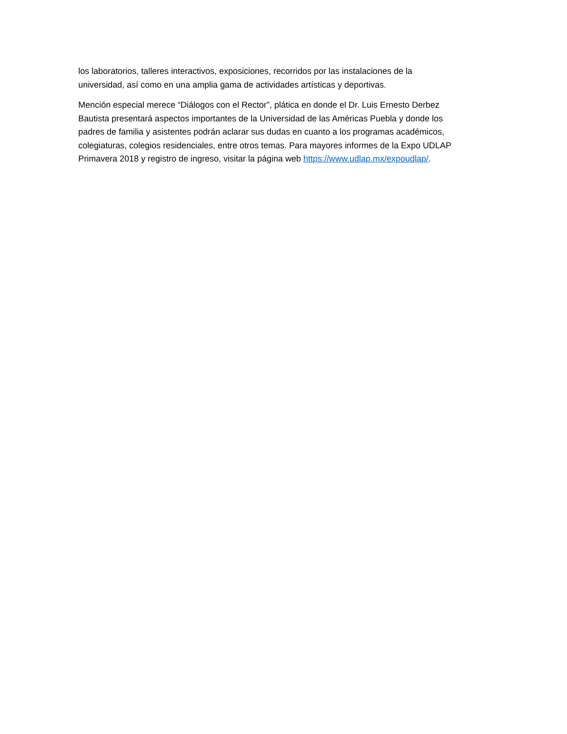los laboratorios, talleres interactivos, exposiciones, recorridos por las instalaciones de la
universidad, así como en una amplia gama de actividades artísticas y deportivas.
Mención especial merece “Diálogos con el Rector”, plática en donde el Dr. Luis Ernesto Derbez
Bautista presentará aspectos importantes de la Universidad de las Américas Puebla y donde los
padres de familia y asistentes podrán aclarar sus dudas en cuanto a los programas académicos,
colegiaturas, colegios residenciales, entre otros temas. Para mayores informes de la Expo UDLAP
Primavera 2018 y registro de ingreso, visitar la página web https://www.udlap.mx/expoudlap/.